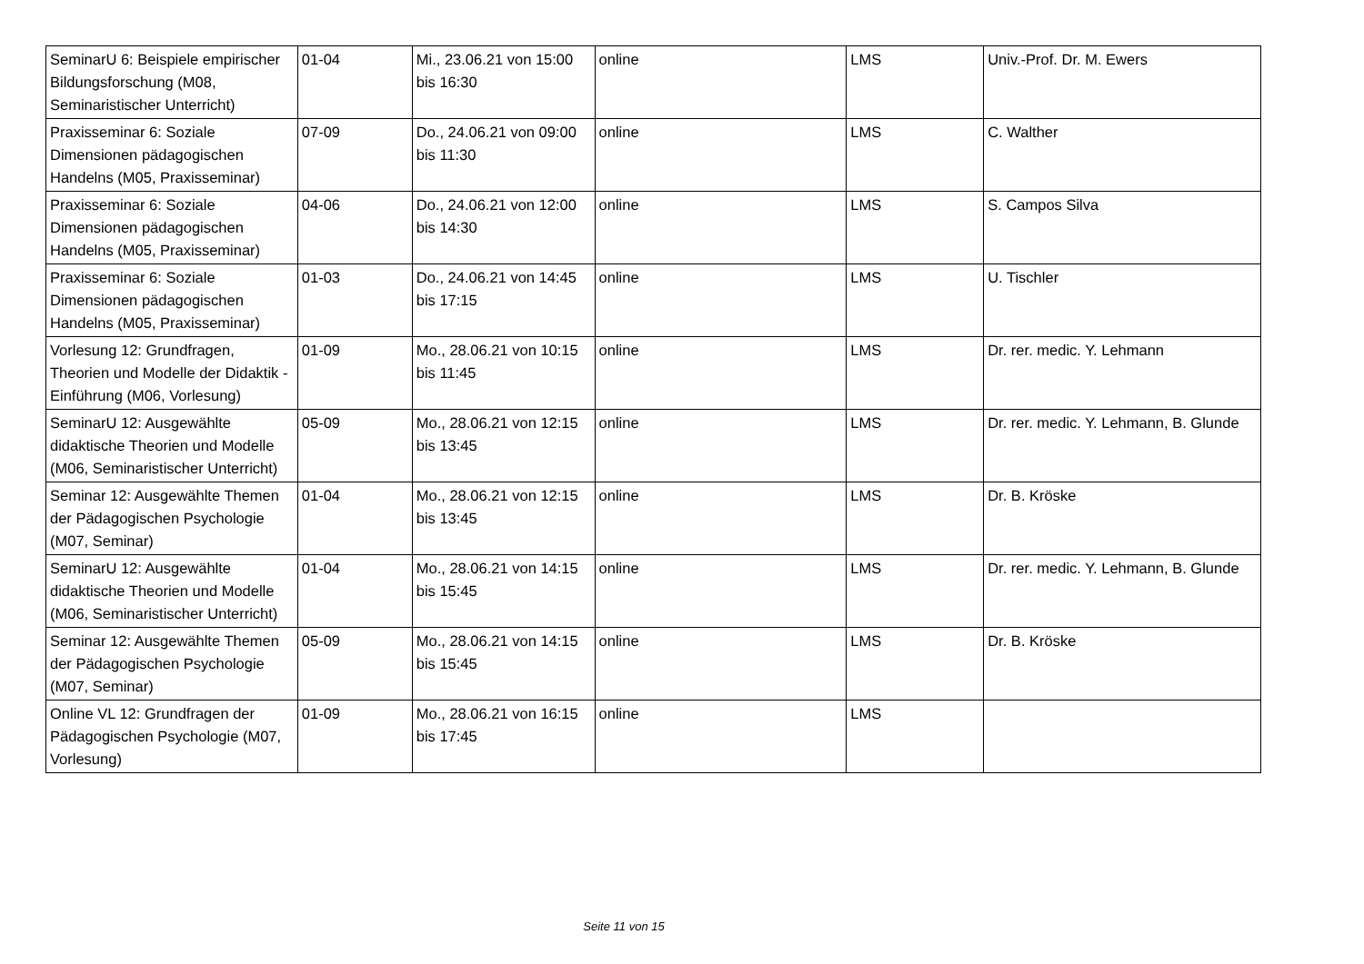| SeminarU 6: Beispiele empirischer Bildungsforschung (M08, Seminaristischer Unterricht) | 01-04 | Mi., 23.06.21 von 15:00 bis 16:30 | online | LMS | Univ.-Prof. Dr. M. Ewers |
| Praxisseminar 6: Soziale Dimensionen pädagogischen Handelns (M05, Praxisseminar) | 07-09 | Do., 24.06.21 von 09:00 bis 11:30 | online | LMS | C. Walther |
| Praxisseminar 6: Soziale Dimensionen pädagogischen Handelns (M05, Praxisseminar) | 04-06 | Do., 24.06.21 von 12:00 bis 14:30 | online | LMS | S. Campos Silva |
| Praxisseminar 6: Soziale Dimensionen pädagogischen Handelns (M05, Praxisseminar) | 01-03 | Do., 24.06.21 von 14:45 bis 17:15 | online | LMS | U. Tischler |
| Vorlesung 12: Grundfragen, Theorien und Modelle der Didaktik - Einführung (M06, Vorlesung) | 01-09 | Mo., 28.06.21 von 10:15 bis 11:45 | online | LMS | Dr. rer. medic. Y. Lehmann |
| SeminarU 12: Ausgewählte didaktische Theorien und Modelle (M06, Seminaristischer Unterricht) | 05-09 | Mo., 28.06.21 von 12:15 bis 13:45 | online | LMS | Dr. rer. medic. Y. Lehmann, B. Glunde |
| Seminar 12: Ausgewählte Themen der Pädagogischen Psychologie (M07, Seminar) | 01-04 | Mo., 28.06.21 von 12:15 bis 13:45 | online | LMS | Dr. B. Kröske |
| SeminarU 12: Ausgewählte didaktische Theorien und Modelle (M06, Seminaristischer Unterricht) | 01-04 | Mo., 28.06.21 von 14:15 bis 15:45 | online | LMS | Dr. rer. medic. Y. Lehmann, B. Glunde |
| Seminar 12: Ausgewählte Themen der Pädagogischen Psychologie (M07, Seminar) | 05-09 | Mo., 28.06.21 von 14:15 bis 15:45 | online | LMS | Dr. B. Kröske |
| Online VL 12: Grundfragen der Pädagogischen Psychologie (M07, Vorlesung) | 01-09 | Mo., 28.06.21 von 16:15 bis 17:45 | online | LMS | |
Seite 11 von 15